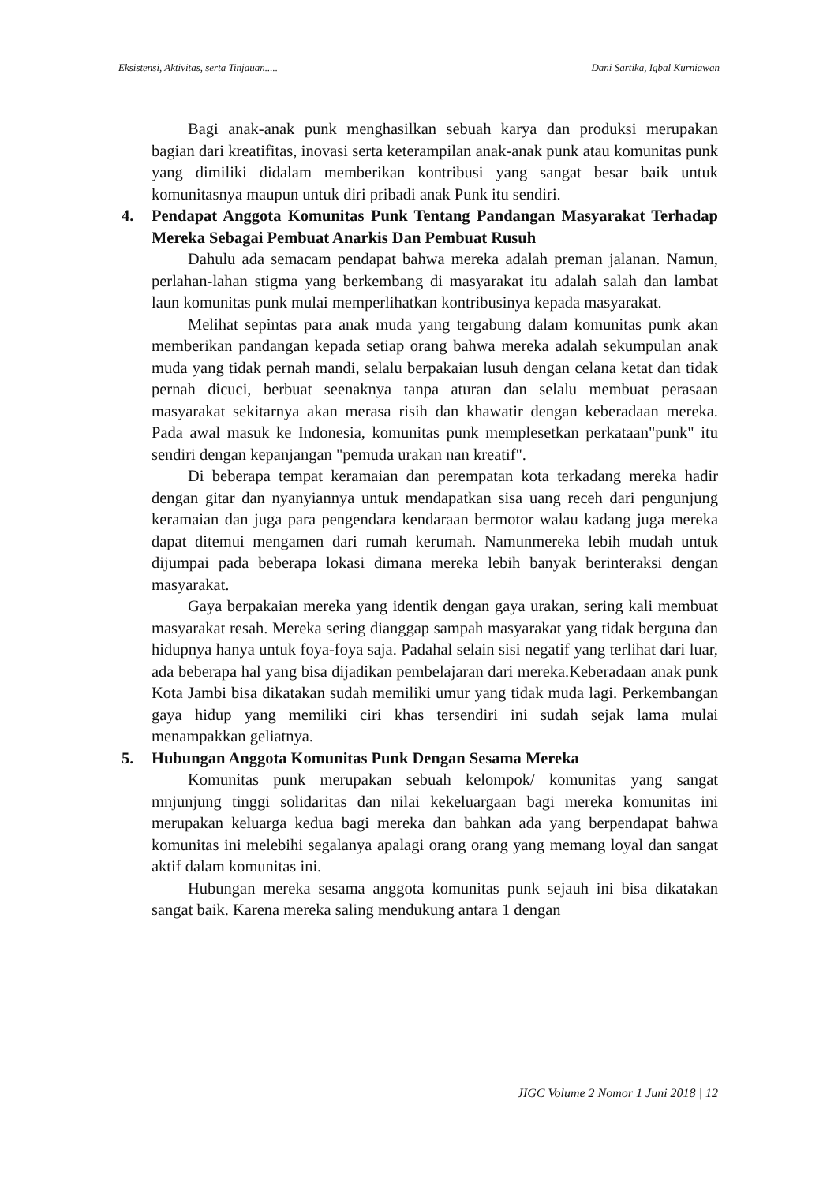Eksistensi, Aktivitas, serta Tinjauan..... Dani Sartika, Iqbal Kurniawan
Bagi anak-anak punk menghasilkan sebuah karya dan produksi merupakan bagian dari kreatifitas, inovasi serta keterampilan anak-anak punk atau komunitas punk yang dimiliki didalam memberikan kontribusi yang sangat besar baik untuk komunitasnya maupun untuk diri pribadi anak Punk itu sendiri.
4. Pendapat Anggota Komunitas Punk Tentang Pandangan Masyarakat Terhadap Mereka Sebagai Pembuat Anarkis Dan Pembuat Rusuh
Dahulu ada semacam pendapat bahwa mereka adalah preman jalanan. Namun, perlahan-lahan stigma yang berkembang di masyarakat itu adalah salah dan lambat laun komunitas punk mulai memperlihatkan kontribusinya kepada masyarakat.
Melihat sepintas para anak muda yang tergabung dalam komunitas punk akan memberikan pandangan kepada setiap orang bahwa mereka adalah sekumpulan anak muda yang tidak pernah mandi, selalu berpakaian lusuh dengan celana ketat dan tidak pernah dicuci, berbuat seenaknya tanpa aturan dan selalu membuat perasaan masyarakat sekitarnya akan merasa risih dan khawatir dengan keberadaan mereka. Pada awal masuk ke Indonesia, komunitas punk memplesetkan perkataan"punk" itu sendiri dengan kepanjangan "pemuda urakan nan kreatif".
Di beberapa tempat keramaian dan perempatan kota terkadang mereka hadir dengan gitar dan nyanyiannya untuk mendapatkan sisa uang receh dari pengunjung keramaian dan juga para pengendara kendaraan bermotor walau kadang juga mereka dapat ditemui mengamen dari rumah kerumah. Namunmereka lebih mudah untuk dijumpai pada beberapa lokasi dimana mereka lebih banyak berinteraksi dengan masyarakat.
Gaya berpakaian mereka yang identik dengan gaya urakan, sering kali membuat masyarakat resah. Mereka sering dianggap sampah masyarakat yang tidak berguna dan hidupnya hanya untuk foya-foya saja. Padahal selain sisi negatif yang terlihat dari luar, ada beberapa hal yang bisa dijadikan pembelajaran dari mereka.Keberadaan anak punk Kota Jambi bisa dikatakan sudah memiliki umur yang tidak muda lagi. Perkembangan gaya hidup yang memiliki ciri khas tersendiri ini sudah sejak lama mulai menampakkan geliatnya.
5. Hubungan Anggota Komunitas Punk Dengan Sesama Mereka
Komunitas punk merupakan sebuah kelompok/ komunitas yang sangat mnjunjung tinggi solidaritas dan nilai kekeluargaan bagi mereka komunitas ini merupakan keluarga kedua bagi mereka dan bahkan ada yang berpendapat bahwa komunitas ini melebihi segalanya apalagi orang orang yang memang loyal dan sangat aktif dalam komunitas ini.
Hubungan mereka sesama anggota komunitas punk sejauh ini bisa dikatakan sangat baik. Karena mereka saling mendukung antara 1 dengan
JIGC Volume 2 Nomor 1 Juni 2018 | 12